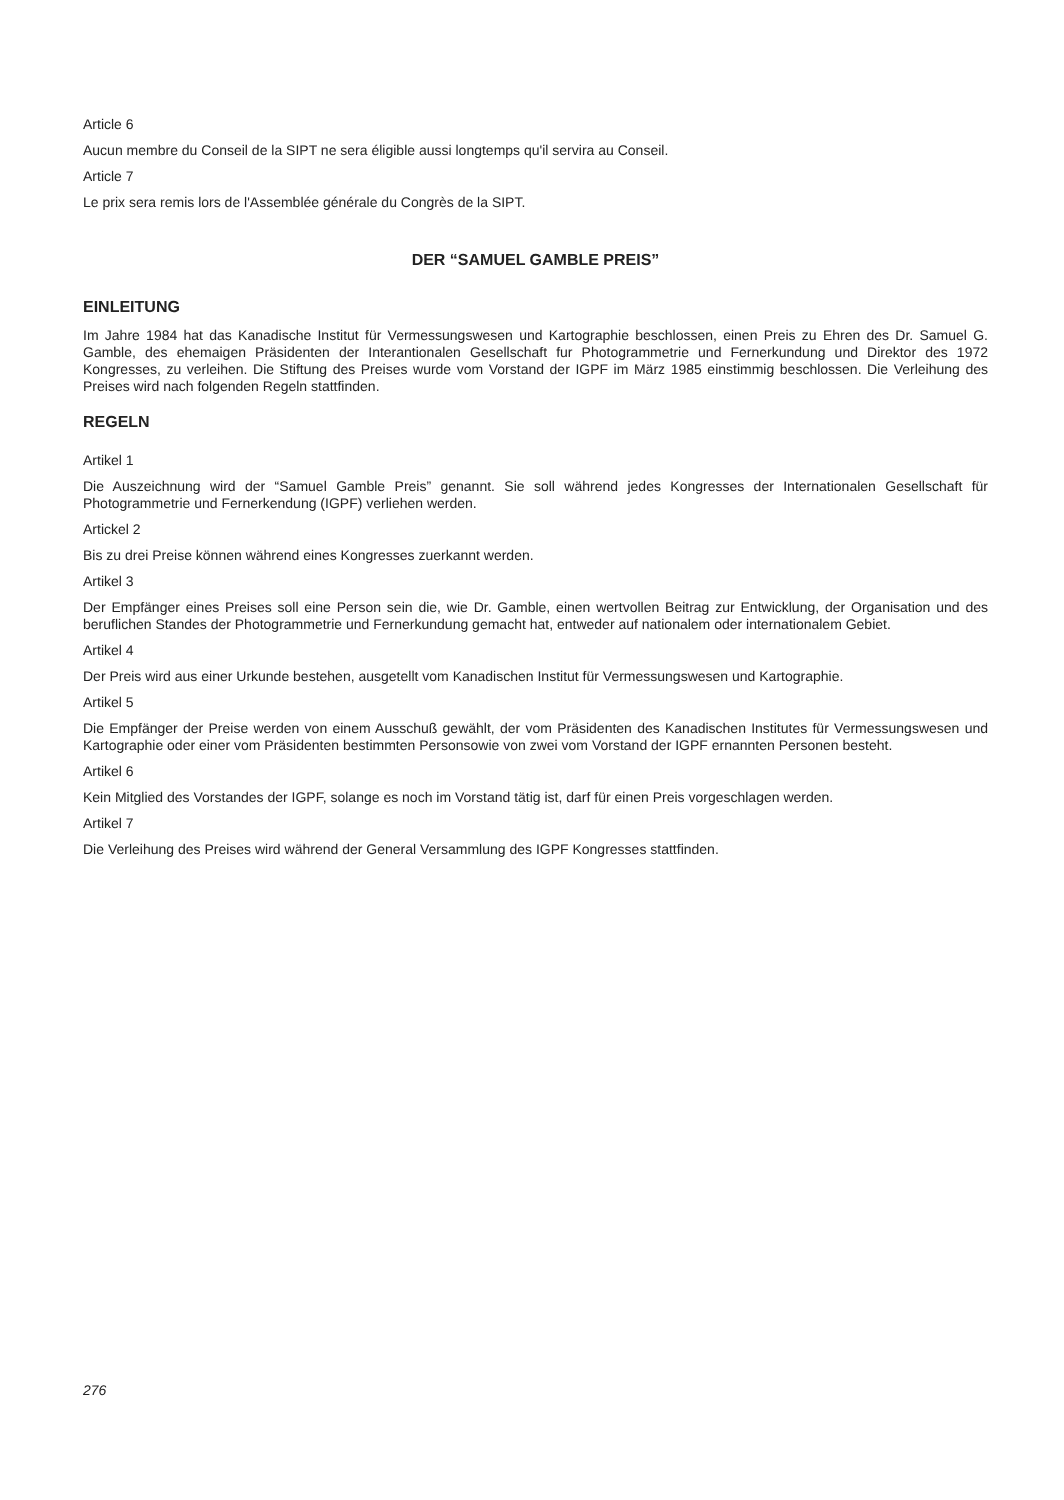Article 6
Aucun membre du Conseil de la SIPT ne sera éligible aussi longtemps qu'il servira au Conseil.
Article 7
Le prix sera remis lors de l'Assemblée générale du Congrès de la SIPT.
DER “SAMUEL GAMBLE PREIS”
EINLEITUNG
Im Jahre 1984 hat das Kanadische Institut für Vermessungswesen und Kartographie beschlossen, einen Preis zu Ehren des Dr. Samuel G. Gamble, des ehemaigen Präsidenten der Interantionalen Gesellschaft fur Photogrammetrie und Fernerkundung und Direktor des 1972 Kongresses, zu verleihen. Die Stiftung des Preises wurde vom Vorstand der IGPF im März 1985 einstimmig beschlossen. Die Verleihung des Preises wird nach folgenden Regeln stattfinden.
REGELN
Artikel 1
Die Auszeichnung wird der “Samuel Gamble Preis” genannt. Sie soll während jedes Kongresses der Internationalen Gesellschaft für Photogrammetrie und Fernerkendung (IGPF) verliehen werden.
Artickel 2
Bis zu drei Preise können während eines Kongresses zuerkannt werden.
Artikel 3
Der Empfänger eines Preises soll eine Person sein die, wie Dr. Gamble, einen wertvollen Beitrag zur Entwicklung, der Organisation und des beruflichen Standes der Photogrammetrie und Fernerkundung gemacht hat, entweder auf nationalem oder internationalem Gebiet.
Artikel 4
Der Preis wird aus einer Urkunde bestehen, ausgetellt vom Kanadischen Institut für Vermessungswesen und Kartographie.
Artikel 5
Die Empfänger der Preise werden von einem Ausschuß gewählt, der vom Präsidenten des Kanadischen Institutes für Vermessungswesen und Kartographie oder einer vom Präsidenten bestimmten Personsowie von zwei vom Vorstand der IGPF ernannten Personen besteht.
Artikel 6
Kein Mitglied des Vorstandes der IGPF, solange es noch im Vorstand tätig ist, darf für einen Preis vorgeschlagen werden.
Artikel 7
Die Verleihung des Preises wird während der General Versammlung des IGPF Kongresses stattfinden.
276